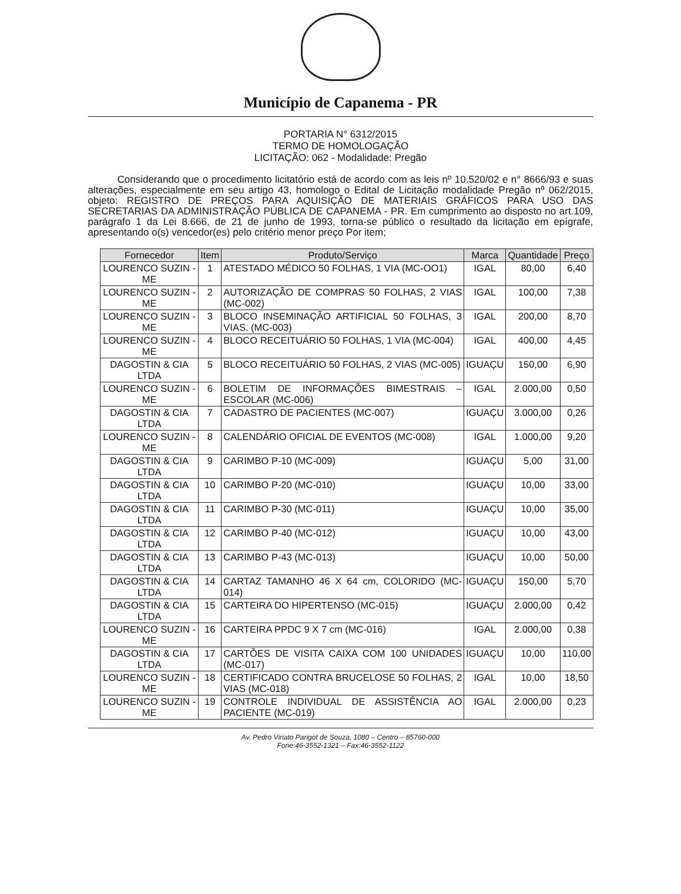Município de Capanema - PR
PORTARIA N° 6312/2015
TERMO DE HOMOLOGAÇÃO
LICITAÇÃO: 062 - Modalidade: Pregão
Considerando que o procedimento licitatório está de acordo com as leis nº 10.520/02 e n° 8666/93 e suas alterações, especialmente em seu artigo 43, homologo o Edital de Licitação modalidade Pregão nº 062/2015, objeto: REGISTRO DE PREÇOS PARA AQUISIÇÃO DE MATERIAIS GRÁFICOS PARA USO DAS SECRETARIAS DA ADMINISTRAÇÃO PÚBLICA DE CAPANEMA - PR. Em cumprimento ao disposto no art.109, parágrafo 1 da Lei 8.666, de 21 de junho de 1993, torna-se público o resultado da licitação em epígrafe, apresentando o(s) vencedor(es) pelo critério menor preço Por item;
| Fornecedor | Item | Produto/Serviço | Marca | Quantidade | Preço |
| --- | --- | --- | --- | --- | --- |
| LOURENCO SUZIN - ME | 1 | ATESTADO MÉDICO 50 FOLHAS, 1 VIA (MC-OO1) | IGAL | 80,00 | 6,40 |
| LOURENCO SUZIN - ME | 2 | AUTORIZAÇÃO DE COMPRAS 50 FOLHAS, 2 VIAS (MC-002) | IGAL | 100,00 | 7,38 |
| LOURENCO SUZIN - ME | 3 | BLOCO INSEMINAÇÃO ARTIFICIAL 50 FOLHAS, 3 VIAS. (MC-003) | IGAL | 200,00 | 8,70 |
| LOURENCO SUZIN - ME | 4 | BLOCO RECEITUÁRIO 50 FOLHAS, 1 VIA (MC-004) | IGAL | 400,00 | 4,45 |
| DAGOSTIN & CIA LTDA | 5 | BLOCO RECEITUÁRIO 50 FOLHAS, 2 VIAS (MC-005) | IGUAÇU | 150,00 | 6,90 |
| LOURENCO SUZIN - ME | 6 | BOLETIM DE INFORMAÇÕES BIMESTRAIS – ESCOLAR (MC-006) | IGAL | 2.000,00 | 0,50 |
| DAGOSTIN & CIA LTDA | 7 | CADASTRO DE PACIENTES (MC-007) | IGUAÇU | 3.000,00 | 0,26 |
| LOURENCO SUZIN - ME | 8 | CALENDÁRIO OFICIAL DE EVENTOS (MC-008) | IGAL | 1.000,00 | 9,20 |
| DAGOSTIN & CIA LTDA | 9 | CARIMBO P-10 (MC-009) | IGUAÇU | 5,00 | 31,00 |
| DAGOSTIN & CIA LTDA | 10 | CARIMBO P-20 (MC-010) | IGUAÇU | 10,00 | 33,00 |
| DAGOSTIN & CIA LTDA | 11 | CARIMBO P-30 (MC-011) | IGUAÇU | 10,00 | 35,00 |
| DAGOSTIN & CIA LTDA | 12 | CARIMBO P-40 (MC-012) | IGUAÇU | 10,00 | 43,00 |
| DAGOSTIN & CIA LTDA | 13 | CARIMBO P-43 (MC-013) | IGUAÇU | 10,00 | 50,00 |
| DAGOSTIN & CIA LTDA | 14 | CARTAZ TAMANHO 46 X 64 cm, COLORIDO (MC-014) | IGUAÇU | 150,00 | 5,70 |
| DAGOSTIN & CIA LTDA | 15 | CARTEIRA DO HIPERTENSO (MC-015) | IGUAÇU | 2.000,00 | 0,42 |
| LOURENCO SUZIN - ME | 16 | CARTEIRA PPDC 9 X 7 cm (MC-016) | IGAL | 2.000,00 | 0,38 |
| DAGOSTIN & CIA LTDA | 17 | CARTÕES DE VISITA CAIXA COM 100 UNIDADES (MC-017) | IGUAÇU | 10,00 | 110,00 |
| LOURENCO SUZIN - ME | 18 | CERTIFICADO CONTRA BRUCELOSE 50 FOLHAS, 2 VIAS (MC-018) | IGAL | 10,00 | 18,50 |
| LOURENCO SUZIN - ME | 19 | CONTROLE INDIVIDUAL DE ASSISTÊNCIA AO PACIENTE (MC-019) | IGAL | 2.000,00 | 0,23 |
Av. Pedro Viriato Parigot de Souza, 1080 – Centro – 85760-000
Fone:46-3552-1321 – Fax:46-3552-1122